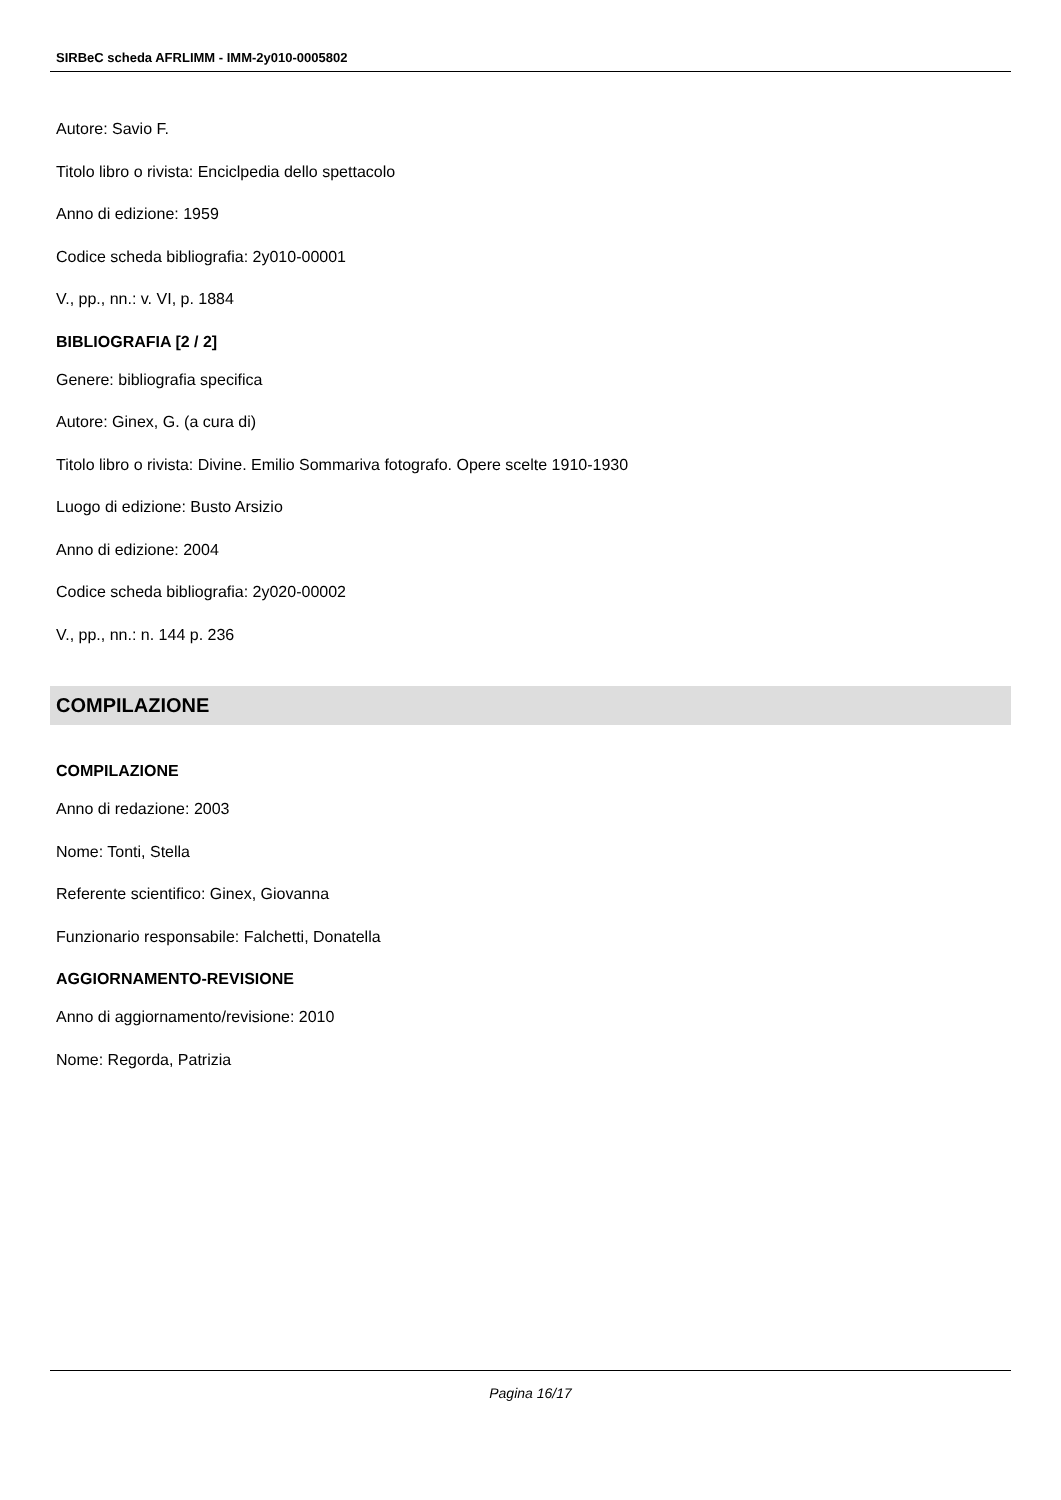SIRBeC scheda AFRLIMM - IMM-2y010-0005802
Autore: Savio F.
Titolo libro o rivista: Enciclpedia dello spettacolo
Anno di edizione: 1959
Codice scheda bibliografia: 2y010-00001
V., pp., nn.: v. VI, p. 1884
BIBLIOGRAFIA [2 / 2]
Genere: bibliografia specifica
Autore: Ginex, G. (a cura di)
Titolo libro o rivista: Divine. Emilio Sommariva fotografo. Opere scelte 1910-1930
Luogo di edizione: Busto Arsizio
Anno di edizione: 2004
Codice scheda bibliografia: 2y020-00002
V., pp., nn.: n. 144 p. 236
COMPILAZIONE
COMPILAZIONE
Anno di redazione: 2003
Nome: Tonti, Stella
Referente scientifico: Ginex, Giovanna
Funzionario responsabile: Falchetti, Donatella
AGGIORNAMENTO-REVISIONE
Anno di aggiornamento/revisione: 2010
Nome: Regorda, Patrizia
Pagina 16/17